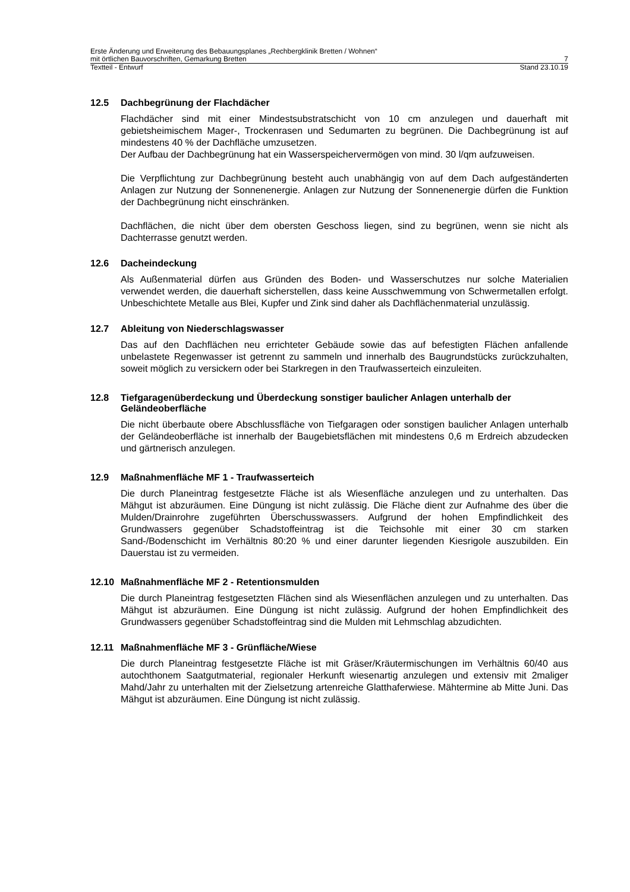Erste Änderung und Erweiterung des Bebauungsplanes „Rechbergklinik Bretten / Wohnen“
mit örtlichen Bauvorschriften, Gemarkung Bretten 7
Textteil - Entwurf Stand 23.10.19
12.5 Dachbegrünung der Flachdächer
Flachdächer sind mit einer Mindestsubstratschicht von 10 cm anzulegen und dauerhaft mit gebietsheimischem Mager-, Trockenrasen und Sedumarten zu begrünen. Die Dachbegrünung ist auf mindestens 40 % der Dachfläche umzusetzen.
Der Aufbau der Dachbegrünung hat ein Wasserspeichervermögen von mind. 30 l/qm aufzuweisen.
Die Verpflichtung zur Dachbegrünung besteht auch unabhängig von auf dem Dach aufgeständerten Anlagen zur Nutzung der Sonnenenergie. Anlagen zur Nutzung der Sonnenenergie dürfen die Funktion der Dachbegrünung nicht einschränken.
Dachflächen, die nicht über dem obersten Geschoss liegen, sind zu begrünen, wenn sie nicht als Dachterrasse genutzt werden.
12.6 Dacheindeckung
Als Außenmaterial dürfen aus Gründen des Boden- und Wasserschutzes nur solche Materialien verwendet werden, die dauerhaft sicherstellen, dass keine Ausschwemmung von Schwermetallen erfolgt. Unbeschichtete Metalle aus Blei, Kupfer und Zink sind daher als Dachflächenmaterial unzulässig.
12.7 Ableitung von Niederschlagswasser
Das auf den Dachflächen neu errichteter Gebäude sowie das auf befestigten Flächen anfallende unbelastete Regenwasser ist getrennt zu sammeln und innerhalb des Baugrundstücks zurückzuhalten, soweit möglich zu versickern oder bei Starkregen in den Traufwasserteich einzuleiten.
12.8 Tiefgaragenüberdeckung und Überdeckung sonstiger baulicher Anlagen unterhalb der Geländeoberfläche
Die nicht überbaute obere Abschlussfläche von Tiefgaragen oder sonstigen baulicher Anlagen unterhalb der Geländeoberfläche ist innerhalb der Baugebietsflächen mit mindestens 0,6 m Erdreich abzudecken und gärtnerisch anzulegen.
12.9 Maßnahmenfläche MF 1 - Traufwasserteich
Die durch Planeintrag festgesetzte Fläche ist als Wiesenfläche anzulegen und zu unterhalten. Das Mähgut ist abzuräumen. Eine Düngung ist nicht zulässig. Die Fläche dient zur Aufnahme des über die Mulden/Drainrohre zugeführten Überschusswassers. Aufgrund der hohen Empfindlichkeit des Grundwassers gegenüber Schadstoffeintrag ist die Teichsohle mit einer 30 cm starken Sand-/Bodenschicht im Verhältnis 80:20 % und einer darunter liegenden Kiesrigole auszubilden. Ein Dauerstau ist zu vermeiden.
12.10 Maßnahmenfläche MF 2 - Retentionsmulden
Die durch Planeintrag festgesetzten Flächen sind als Wiesenflächen anzulegen und zu unterhalten. Das Mähgut ist abzuräumen. Eine Düngung ist nicht zulässig. Aufgrund der hohen Empfindlichkeit des Grundwassers gegenüber Schadstoffeintrag sind die Mulden mit Lehmschlag abzudichten.
12.11 Maßnahmenfläche MF 3 - Grünfläche/Wiese
Die durch Planeintrag festgesetzte Fläche ist mit Gräser/Kräutermischungen im Verhältnis 60/40 aus autochthonem Saatgutmaterial, regionaler Herkunft wiesenartig anzulegen und extensiv mit 2maliger Mahd/Jahr zu unterhalten mit der Zielsetzung artenreiche Glatthaferwiese. Mähtermine ab Mitte Juni. Das Mähgut ist abzuräumen. Eine Düngung ist nicht zulässig.